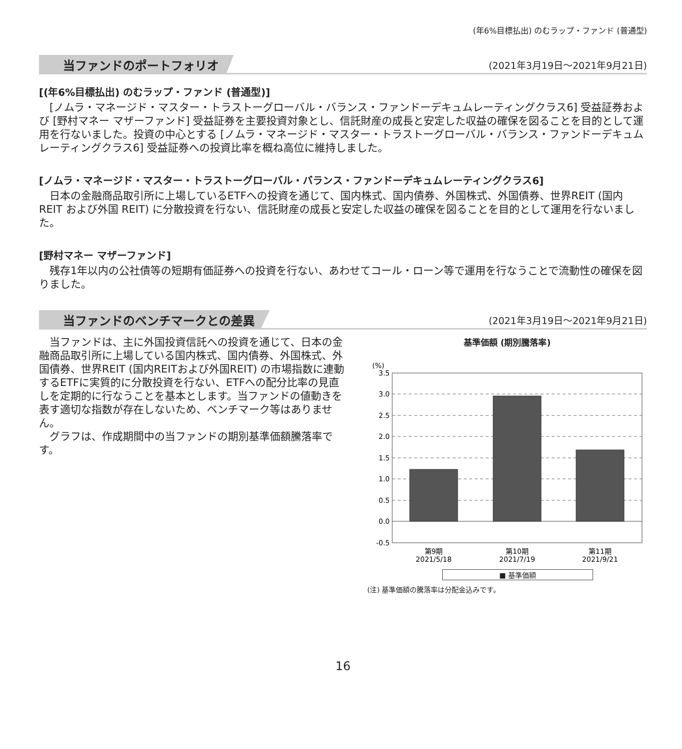(年6%目標払出) のむラップ・ファンド (普通型)
当ファンドのポートフォリオ
(2021年3月19日～2021年9月21日)
[(年6%目標払出) のむラップ・ファンド (普通型)]
[ノムラ・マネージド・マスター・トラストーグローバル・バランス・ファンドーデキュムレーティングクラス6] 受益証券および [野村マネー マザーファンド] 受益証券を主要投資対象とし、信託財産の成長と安定した収益の確保を図ることを目的として運用を行ないました。投資の中心とする [ノムラ・マネージド・マスター・トラストーグローバル・バランス・ファンドーデキュムレーティングクラス6] 受益証券への投資比率を概ね高位に維持しました。
[ノムラ・マネージド・マスター・トラストーグローバル・バランス・ファンドーデキュムレーティングクラス6]
日本の金融商品取引所に上場しているETFへの投資を通じて、国内株式、国内債券、外国株式、外国債券、世界REIT (国内 REIT および外国 REIT) に分散投資を行ない、信託財産の成長と安定した収益の確保を図ることを目的として運用を行ないました。
[野村マネー マザーファンド]
残存1年以内の公社債等の短期有価証券への投資を行ない、あわせてコール・ローン等で運用を行なうことで流動性の確保を図りました。
当ファンドのベンチマークとの差異
(2021年3月19日～2021年9月21日)
当ファンドは、主に外国投資信託への投資を通じて、日本の金融商品取引所に上場している国内株式、国内債券、外国株式、外国債券、世界REIT (国内REITおよび外国REIT) の市場指数に連動するETFに実質的に分散投資を行ない、ETFへの配分比率の見直しを定期的に行なうことを基本とします。当ファンドの値動きを表す適切な指数が存在しないため、ベンチマーク等はありません。
グラフは、作成期間中の当ファンドの期別基準価額騰落率です。
基準価額 (期別騰落率)
(%)
3.5
3.0
2.5
2.0
1.5
1.0
0.5
0.0
-0.5
第9期
2021/5/18
第10期
2021/7/19
第11期
2021/9/21
■ 基準価額
(注) 基準価額の騰落率は分配金込みです。
16